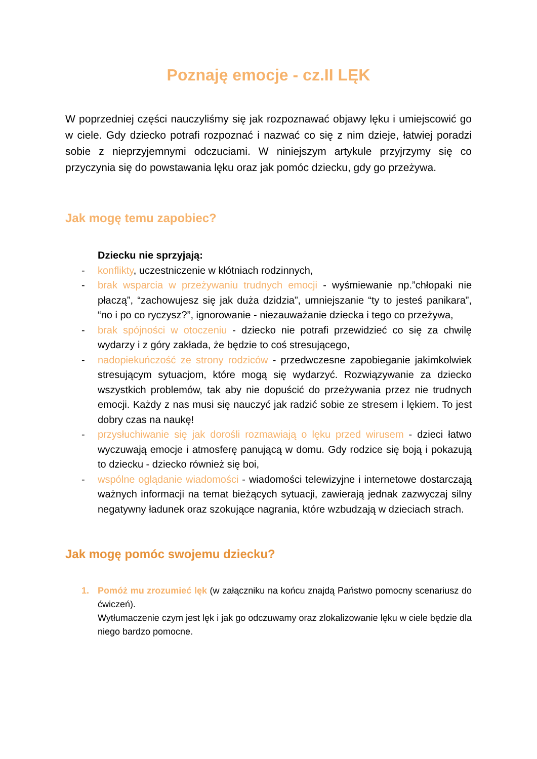Poznaję emocje - cz.II LĘK
W poprzedniej części nauczyliśmy się jak rozpoznawać objawy lęku i umiejscowić go w ciele. Gdy dziecko potrafi rozpoznać i nazwać co się z nim dzieje, łatwiej poradzi sobie z nieprzyjemnymi odczuciami. W niniejszym artykule przyjrzymy się co przyczynia się do powstawania lęku oraz jak pomóc dziecku, gdy go przeżywa.
Jak mogę temu zapobiec?
Dziecku nie sprzyjają:
- konflikty, uczestniczenie w kłótniach rodzinnych,
- brak wsparcia w przeżywaniu trudnych emocji - wyśmiewanie np.”chłopaki nie płaczą”, “zachowujesz się jak duża dzidzia”, umniejszanie “ty to jesteś panikara”, “no i po co ryczysz?”, ignorowanie - niezauważanie dziecka i tego co przeżywa,
- brak spójności w otoczeniu - dziecko nie potrafi przewidzieć co się za chwilę wydarzy i z góry zakłada, że będzie to coś stresującego,
- nadopiekuńczość ze strony rodziców - przedwczesne zapobieganie jakimkolwiek stresującym sytuacjom, które mogą się wydarzyć. Rozwiązywanie za dziecko wszystkich problemów, tak aby nie dopuścić do przeżywania przez nie trudnych emocji. Każdy z nas musi się nauczyć jak radzić sobie ze stresem i lękiem. To jest dobry czas na naukę!
- przysłuchiwanie się jak dorośli rozmawiają o lęku przed wirusem - dzieci łatwo wyczuwają emocje i atmosferę panującą w domu. Gdy rodzice się boją i pokazują to dziecku - dziecko również się boi,
- wspólne oglądanie wiadomości - wiadomości telewizyjne i internetowe dostarczają ważnych informacji na temat bieżących sytuacji, zawierają jednak zazwyczaj silny negatywny ładunek oraz szokujące nagrania, które wzbudzają w dzieciach strach.
Jak mogę pomóc swojemu dziecku?
1. Pomóż mu zrozumieć lęk (w załączniku na końcu znajdą Państwo pomocny scenariusz do ćwiczeń).
Wytłumaczenie czym jest lęk i jak go odczuwamy oraz zlokalizowanie lęku w ciele będzie dla niego bardzo pomocne.